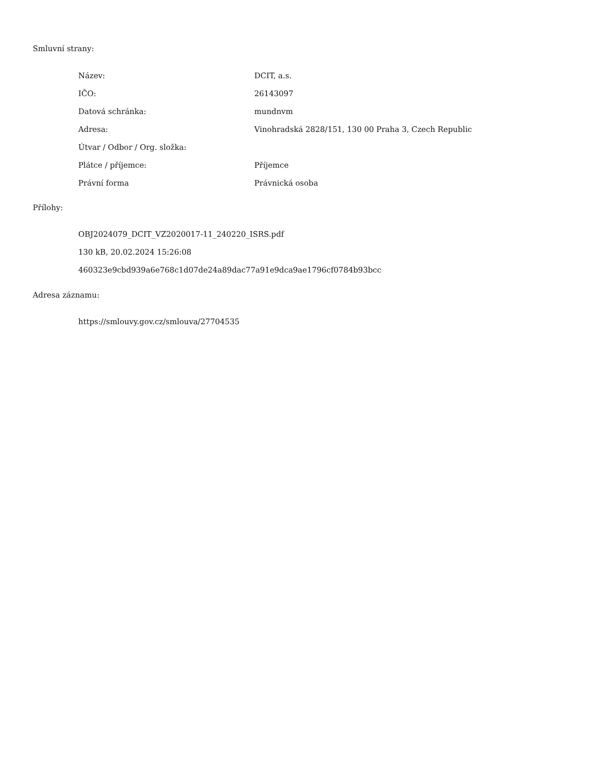Smluvní strany:
| Název: | DCIT, a.s. |
| IČO: | 26143097 |
| Datová schránka: | mundnvm |
| Adresa: | Vinohradská 2828/151, 130 00 Praha 3, Czech Republic |
| Útvar / Odbor / Org. složka: | |
| Plátce / příjemce: | Příjemce |
| Právní forma | Právnická osoba |
Přílohy:
OBJ2024079_DCIT_VZ2020017-11_240220_ISRS.pdf
130 kB, 20.02.2024 15:26:08
460323e9cbd939a6e768c1d07de24a89dac77a91e9dca9ae1796cf0784b93bcc
Adresa záznamu:
https://smlouvy.gov.cz/smlouva/27704535